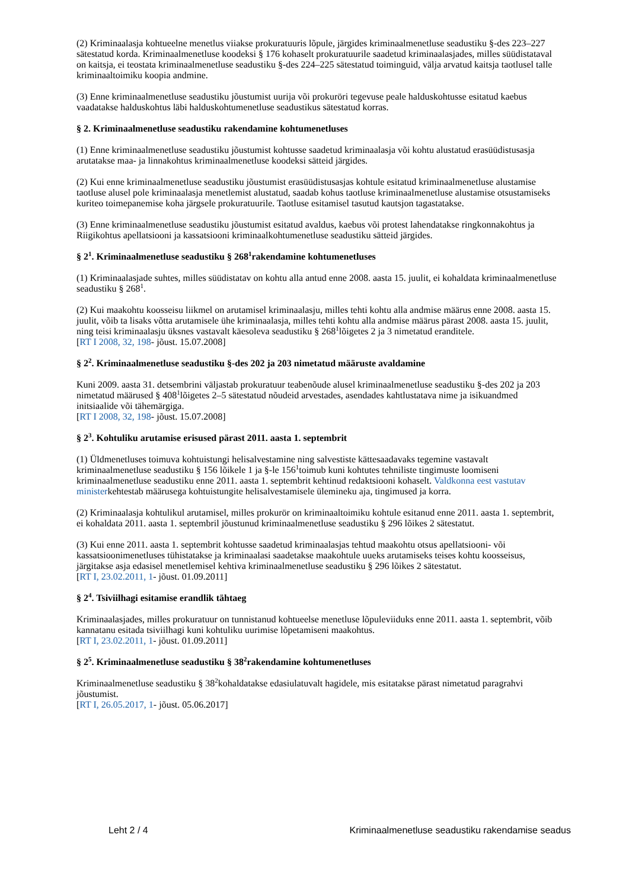(2) Kriminaalasja kohtueelne menetlus viiakse prokuratuuris lõpule, järgides kriminaalmenetluse seadustiku §-des 223–227 sätestatud korda. Kriminaalmenetluse koodeksi § 176 kohaselt prokuratuurile saadetud kriminaalasjades, milles süüdistataval on kaitsja, ei teostata kriminaalmenetluse seadustiku §-des 224–225 sätestatud toiminguid, välja arvatud kaitsja taotlusel talle kriminaaltoimiku koopia andmine.
(3) Enne kriminaalmenetluse seadustiku jõustumist uurija või prokuröri tegevuse peale halduskohtusse esitatud kaebus vaadatakse halduskohtus läbi halduskohtumenetluse seadustikus sätestatud korras.
§ 2. Kriminaalmenetluse seadustiku rakendamine kohtumenetluses
(1) Enne kriminaalmenetluse seadustiku jõustumist kohtusse saadetud kriminaalasja või kohtu alustatud erasüüdistusasja arutatakse maa- ja linnakohtus kriminaalmenetluse koodeksi sätteid järgides.
(2) Kui enne kriminaalmenetluse seadustiku jõustumist erasüüdistusasjas kohtule esitatud kriminaalmenetluse alustamise taotluse alusel pole kriminaalasja menetlemist alustatud, saadab kohus taotluse kriminaalmenetluse alustamise otsustamiseks kuriteo toimepanemise koha järgsele prokuratuurile. Taotluse esitamisel tasutud kautsjon tagastatakse.
(3) Enne kriminaalmenetluse seadustiku jõustumist esitatud avaldus, kaebus või protest lahendatakse ringkonnakohtus ja Riigikohtus apellatsiooni ja kassatsiooni kriminaalkohtumenetluse seadustiku sätteid järgides.
§ 2<sup>1</sup>. Kriminaalmenetluse seadustiku § 268<sup>1</sup>rakendamine kohtumenetluses
(1) Kriminaalasjade suhtes, milles süüdistatav on kohtu alla antud enne 2008. aasta 15. juulit, ei kohaldata kriminaalmenetluse seadustiku § 268<sup>1</sup>.
(2) Kui maakohtu koosseisu liikmel on arutamisel kriminaalasju, milles tehti kohtu alla andmise määrus enne 2008. aasta 15. juulit, võib ta lisaks võtta arutamisele ühe kriminaalasja, milles tehti kohtu alla andmise määrus pärast 2008. aasta 15. juulit, ning teisi kriminaalasju üksnes vastavalt käesoleva seadustiku § 268<sup>1</sup>lõigetes 2 ja 3 nimetatud eranditele.
[RT I 2008, 32, 198- jõust. 15.07.2008]
§ 2<sup>2</sup>. Kriminaalmenetluse seadustiku §-des 202 ja 203 nimetatud määruste avaldamine
Kuni 2009. aasta 31. detsembrini väljastab prokuratuur teabenõude alusel kriminaalmenetluse seadustiku §-des 202 ja 203 nimetatud määrused § 408<sup>1</sup>lõigetes 2–5 sätestatud nõudeid arvestades, asendades kahtlustatava nime ja isikuandmed initsiaalide või tähemärgiga.
[RT I 2008, 32, 198- jõust. 15.07.2008]
§ 2<sup>3</sup>. Kohtuliku arutamise erisused pärast 2011. aasta 1. septembrit
(1) Üldmenetluses toimuva kohtuistungi helisalvestamine ning salvestiste kättesaadavaks tegemine vastavalt kriminaalmenetluse seadustiku § 156 lõikele 1 ja §-le 156<sup>1</sup>toimub kuni kohtutes tehniliste tingimuste loomiseni kriminaalmenetluse seadustiku enne 2011. aasta 1. septembrit kehtinud redaktsiooni kohaselt. Valdkonna eest vastutav ministerkehtestab määrusega kohtuistungite helisalvestamisele ülemineku aja, tingimused ja korra.
(2) Kriminaalasja kohtulikul arutamisel, milles prokurör on kriminaaltoimiku kohtule esitanud enne 2011. aasta 1. septembrit, ei kohaldata 2011. aasta 1. septembril jõustunud kriminaalmenetluse seadustiku § 296 lõikes 2 sätestatut.
(3) Kui enne 2011. aasta 1. septembrit kohtusse saadetud kriminaalasjas tehtud maakohtu otsus apellatsiooni- või kassatsioonimenetluses tühistatakse ja kriminaalasi saadetakse maakohtule uueks arutamiseks teises kohtu koosseisus, järgitakse asja edasisel menetlemisel kehtiva kriminaalmenetluse seadustiku § 296 lõikes 2 sätestatut.
[RT I, 23.02.2011, 1- jõust. 01.09.2011]
§ 2<sup>4</sup>. Tsiviilhagi esitamise erandlik tähtaeg
Kriminaalasjades, milles prokuratuur on tunnistanud kohtueelse menetluse lõpuleviiduks enne 2011. aasta 1. septembrit, võib kannatanu esitada tsiviilhagi kuni kohtuliku uurimise lõpetamiseni maakohtus.
[RT I, 23.02.2011, 1- jõust. 01.09.2011]
§ 2<sup>5</sup>. Kriminaalmenetluse seadustiku § 38<sup>2</sup>rakendamine kohtumenetluses
Kriminaalmenetluse seadustiku § 38<sup>2</sup>kohaldatakse edasiulatuvalt hagidele, mis esitatakse pärast nimetatud paragrahvi jõustumist.
[RT I, 26.05.2017, 1- jõust. 05.06.2017]
Leht 2 / 4 Kriminaalmenetluse seadustiku rakendamise seadus